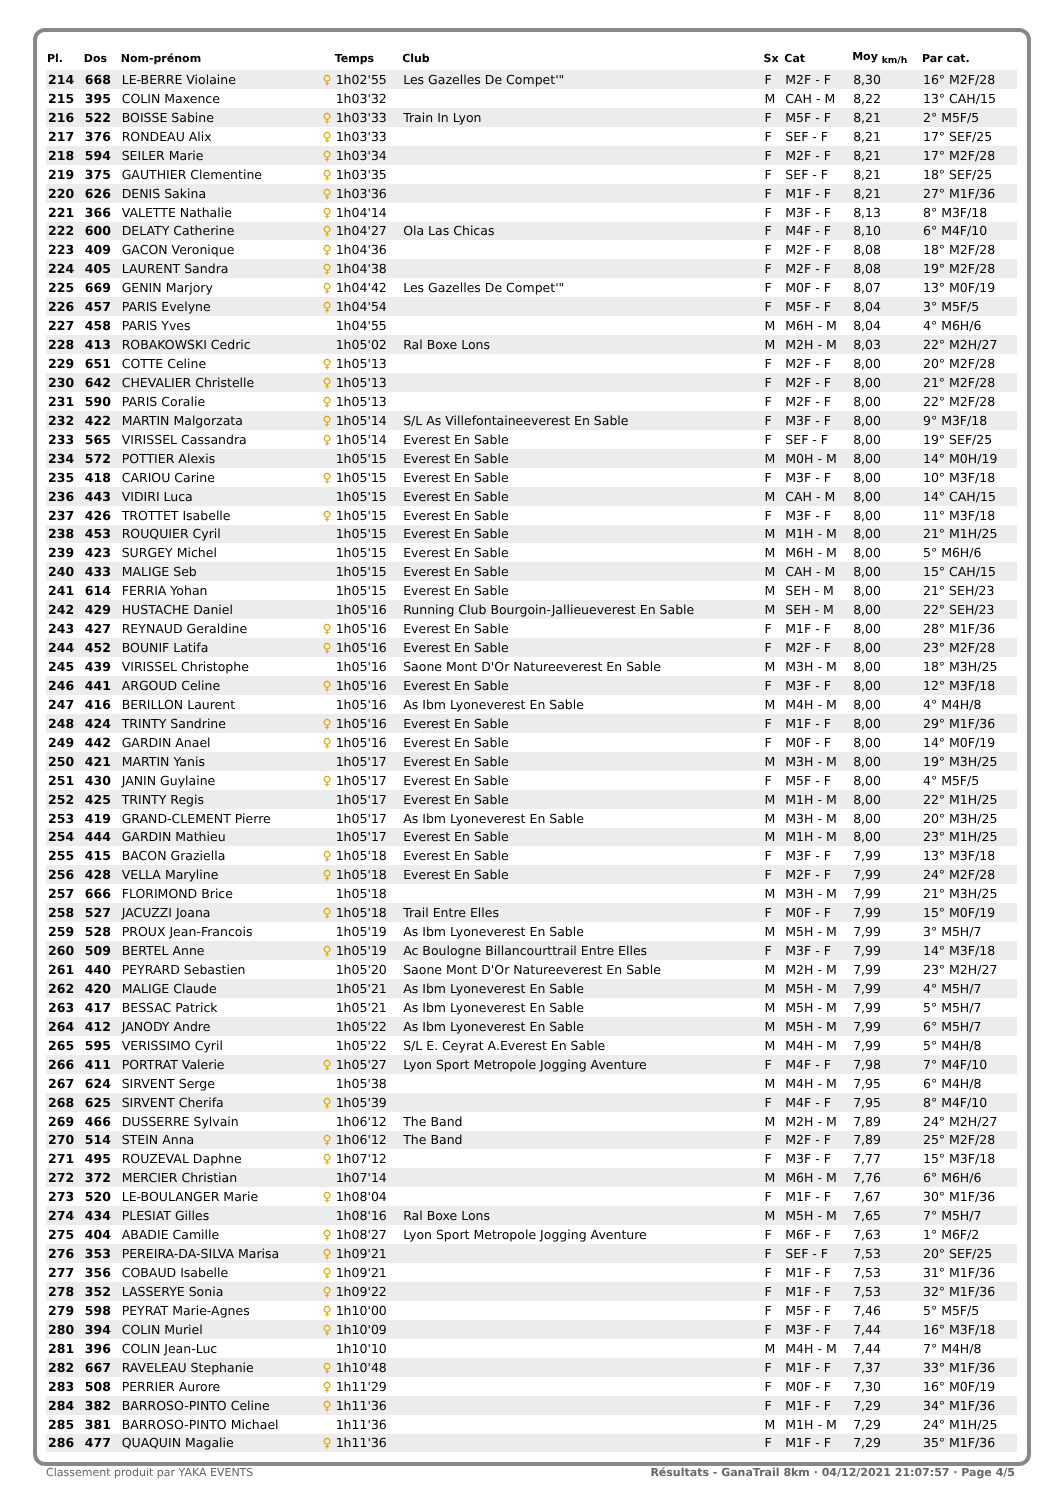| Pl. | Dos | Nom-prénom | | Temps | Club | Sx | Cat | Moy <sub>km/h</sub> | Par cat. |
| --- | --- | --- | --- | --- | --- | --- | --- | --- | --- |
| 214 | 668 | LE-BERRE Violaine | ♀ | 1h02'55 | Les Gazelles De Compet'" | F | M2F - F | 8,30 | 16° M2F/28 |
| 215 | 395 | COLIN Maxence | | 1h03'32 | | M | CAH - M | 8,22 | 13° CAH/15 |
| 216 | 522 | BOISSE Sabine | ♀ | 1h03'33 | Train In Lyon | F | M5F - F | 8,21 | 2° M5F/5 |
| 217 | 376 | RONDEAU Alix | ♀ | 1h03'33 | | F | SEF - F | 8,21 | 17° SEF/25 |
| 218 | 594 | SEILER Marie | ♀ | 1h03'34 | | F | M2F - F | 8,21 | 17° M2F/28 |
| 219 | 375 | GAUTHIER Clementine | ♀ | 1h03'35 | | F | SEF - F | 8,21 | 18° SEF/25 |
| 220 | 626 | DENIS Sakina | ♀ | 1h03'36 | | F | M1F - F | 8,21 | 27° M1F/36 |
| 221 | 366 | VALETTE Nathalie | ♀ | 1h04'14 | | F | M3F - F | 8,13 | 8° M3F/18 |
| 222 | 600 | DELATY Catherine | ♀ | 1h04'27 | Ola Las Chicas | F | M4F - F | 8,10 | 6° M4F/10 |
| 223 | 409 | GACON Veronique | ♀ | 1h04'36 | | F | M2F - F | 8,08 | 18° M2F/28 |
| 224 | 405 | LAURENT Sandra | ♀ | 1h04'38 | | F | M2F - F | 8,08 | 19° M2F/28 |
| 225 | 669 | GENIN Marjory | ♀ | 1h04'42 | Les Gazelles De Compet'" | F | M0F - F | 8,07 | 13° M0F/19 |
| 226 | 457 | PARIS Evelyne | ♀ | 1h04'54 | | F | M5F - F | 8,04 | 3° M5F/5 |
| 227 | 458 | PARIS Yves | | 1h04'55 | | M | M6H - M | 8,04 | 4° M6H/6 |
| 228 | 413 | ROBAKOWSKI Cedric | | 1h05'02 | Ral Boxe Lons | M | M2H - M | 8,03 | 22° M2H/27 |
| 229 | 651 | COTTE Celine | ♀ | 1h05'13 | | F | M2F - F | 8,00 | 20° M2F/28 |
| 230 | 642 | CHEVALIER Christelle | ♀ | 1h05'13 | | F | M2F - F | 8,00 | 21° M2F/28 |
| 231 | 590 | PARIS Coralie | ♀ | 1h05'13 | | F | M2F - F | 8,00 | 22° M2F/28 |
| 232 | 422 | MARTIN Malgorzata | ♀ | 1h05'14 | S/L As Villefontaineeverest En Sable | F | M3F - F | 8,00 | 9° M3F/18 |
| 233 | 565 | VIRISSEL Cassandra | ♀ | 1h05'14 | Everest En Sable | F | SEF - F | 8,00 | 19° SEF/25 |
| 234 | 572 | POTTIER Alexis | | 1h05'15 | Everest En Sable | M | M0H - M | 8,00 | 14° M0H/19 |
| 235 | 418 | CARIOU Carine | ♀ | 1h05'15 | Everest En Sable | F | M3F - F | 8,00 | 10° M3F/18 |
| 236 | 443 | VIDIRI Luca | | 1h05'15 | Everest En Sable | M | CAH - M | 8,00 | 14° CAH/15 |
| 237 | 426 | TROTTET Isabelle | ♀ | 1h05'15 | Everest En Sable | F | M3F - F | 8,00 | 11° M3F/18 |
| 238 | 453 | ROUQUIER Cyril | | 1h05'15 | Everest En Sable | M | M1H - M | 8,00 | 21° M1H/25 |
| 239 | 423 | SURGEY Michel | | 1h05'15 | Everest En Sable | M | M6H - M | 8,00 | 5° M6H/6 |
| 240 | 433 | MALIGE Seb | | 1h05'15 | Everest En Sable | M | CAH - M | 8,00 | 15° CAH/15 |
| 241 | 614 | FERRIA Yohan | | 1h05'15 | Everest En Sable | M | SEH - M | 8,00 | 21° SEH/23 |
| 242 | 429 | HUSTACHE Daniel | | 1h05'16 | Running Club Bourgoin-Jallieueverest En Sable | M | SEH - M | 8,00 | 22° SEH/23 |
| 243 | 427 | REYNAUD Geraldine | ♀ | 1h05'16 | Everest En Sable | F | M1F - F | 8,00 | 28° M1F/36 |
| 244 | 452 | BOUNIF Latifa | ♀ | 1h05'16 | Everest En Sable | F | M2F - F | 8,00 | 23° M2F/28 |
| 245 | 439 | VIRISSEL Christophe | | 1h05'16 | Saone Mont D'Or Natureeverest En Sable | M | M3H - M | 8,00 | 18° M3H/25 |
| 246 | 441 | ARGOUD Celine | ♀ | 1h05'16 | Everest En Sable | F | M3F - F | 8,00 | 12° M3F/18 |
| 247 | 416 | BERILLON Laurent | | 1h05'16 | As Ibm Lyoneverest En Sable | M | M4H - M | 8,00 | 4° M4H/8 |
| 248 | 424 | TRINTY Sandrine | ♀ | 1h05'16 | Everest En Sable | F | M1F - F | 8,00 | 29° M1F/36 |
| 249 | 442 | GARDIN Anael | ♀ | 1h05'16 | Everest En Sable | F | M0F - F | 8,00 | 14° M0F/19 |
| 250 | 421 | MARTIN Yanis | | 1h05'17 | Everest En Sable | M | M3H - M | 8,00 | 19° M3H/25 |
| 251 | 430 | JANIN Guylaine | ♀ | 1h05'17 | Everest En Sable | F | M5F - F | 8,00 | 4° M5F/5 |
| 252 | 425 | TRINTY Regis | | 1h05'17 | Everest En Sable | M | M1H - M | 8,00 | 22° M1H/25 |
| 253 | 419 | GRAND-CLEMENT Pierre | | 1h05'17 | As Ibm Lyoneverest En Sable | M | M3H - M | 8,00 | 20° M3H/25 |
| 254 | 444 | GARDIN Mathieu | | 1h05'17 | Everest En Sable | M | M1H - M | 8,00 | 23° M1H/25 |
| 255 | 415 | BACON Graziella | ♀ | 1h05'18 | Everest En Sable | F | M3F - F | 7,99 | 13° M3F/18 |
| 256 | 428 | VELLA Maryline | ♀ | 1h05'18 | Everest En Sable | F | M2F - F | 7,99 | 24° M2F/28 |
| 257 | 666 | FLORIMOND Brice | | 1h05'18 | | M | M3H - M | 7,99 | 21° M3H/25 |
| 258 | 527 | JACUZZI Joana | ♀ | 1h05'18 | Trail Entre Elles | F | M0F - F | 7,99 | 15° M0F/19 |
| 259 | 528 | PROUX Jean-Francois | | 1h05'19 | As Ibm Lyoneverest En Sable | M | M5H - M | 7,99 | 3° M5H/7 |
| 260 | 509 | BERTEL Anne | ♀ | 1h05'19 | Ac Boulogne Billancourttrail Entre Elles | F | M3F - F | 7,99 | 14° M3F/18 |
| 261 | 440 | PEYRARD Sebastien | | 1h05'20 | Saone Mont D'Or Natureeverest En Sable | M | M2H - M | 7,99 | 23° M2H/27 |
| 262 | 420 | MALIGE Claude | | 1h05'21 | As Ibm Lyoneverest En Sable | M | M5H - M | 7,99 | 4° M5H/7 |
| 263 | 417 | BESSAC Patrick | | 1h05'21 | As Ibm Lyoneverest En Sable | M | M5H - M | 7,99 | 5° M5H/7 |
| 264 | 412 | JANODY Andre | | 1h05'22 | As Ibm Lyoneverest En Sable | M | M5H - M | 7,99 | 6° M5H/7 |
| 265 | 595 | VERISSIMO Cyril | | 1h05'22 | S/L E. Ceyrat A.Everest En Sable | M | M4H - M | 7,99 | 5° M4H/8 |
| 266 | 411 | PORTRAT Valerie | ♀ | 1h05'27 | Lyon Sport Metropole Jogging Aventure | F | M4F - F | 7,98 | 7° M4F/10 |
| 267 | 624 | SIRVENT Serge | | 1h05'38 | | M | M4H - M | 7,95 | 6° M4H/8 |
| 268 | 625 | SIRVENT Cherifa | ♀ | 1h05'39 | | F | M4F - F | 7,95 | 8° M4F/10 |
| 269 | 466 | DUSSERRE Sylvain | | 1h06'12 | The Band | M | M2H - M | 7,89 | 24° M2H/27 |
| 270 | 514 | STEIN Anna | ♀ | 1h06'12 | The Band | F | M2F - F | 7,89 | 25° M2F/28 |
| 271 | 495 | ROUZEVAL Daphne | ♀ | 1h07'12 | | F | M3F - F | 7,77 | 15° M3F/18 |
| 272 | 372 | MERCIER Christian | | 1h07'14 | | M | M6H - M | 7,76 | 6° M6H/6 |
| 273 | 520 | LE-BOULANGER Marie | ♀ | 1h08'04 | | F | M1F - F | 7,67 | 30° M1F/36 |
| 274 | 434 | PLESIAT Gilles | | 1h08'16 | Ral Boxe Lons | M | M5H - M | 7,65 | 7° M5H/7 |
| 275 | 404 | ABADIE Camille | ♀ | 1h08'27 | Lyon Sport Metropole Jogging Aventure | F | M6F - F | 7,63 | 1° M6F/2 |
| 276 | 353 | PEREIRA-DA-SILVA Marisa | ♀ | 1h09'21 | | F | SEF - F | 7,53 | 20° SEF/25 |
| 277 | 356 | COBAUD Isabelle | ♀ | 1h09'21 | | F | M1F - F | 7,53 | 31° M1F/36 |
| 278 | 352 | LASSERYE Sonia | ♀ | 1h09'22 | | F | M1F - F | 7,53 | 32° M1F/36 |
| 279 | 598 | PEYRAT Marie-Agnes | ♀ | 1h10'00 | | F | M5F - F | 7,46 | 5° M5F/5 |
| 280 | 394 | COLIN Muriel | ♀ | 1h10'09 | | F | M3F - F | 7,44 | 16° M3F/18 |
| 281 | 396 | COLIN Jean-Luc | | 1h10'10 | | M | M4H - M | 7,44 | 7° M4H/8 |
| 282 | 667 | RAVELEAU Stephanie | ♀ | 1h10'48 | | F | M1F - F | 7,37 | 33° M1F/36 |
| 283 | 508 | PERRIER Aurore | ♀ | 1h11'29 | | F | M0F - F | 7,30 | 16° M0F/19 |
| 284 | 382 | BARROSO-PINTO Celine | ♀ | 1h11'36 | | F | M1F - F | 7,29 | 34° M1F/36 |
| 285 | 381 | BARROSO-PINTO Michael | | 1h11'36 | | M | M1H - M | 7,29 | 24° M1H/25 |
| 286 | 477 | QUAQUIN Magalie | ♀ | 1h11'36 | | F | M1F - F | 7,29 | 35° M1F/36 |
Classement produit par YAKA EVENTS Résultats - GanaTrail 8km · 04/12/2021 21:07:57 · Page 4/5